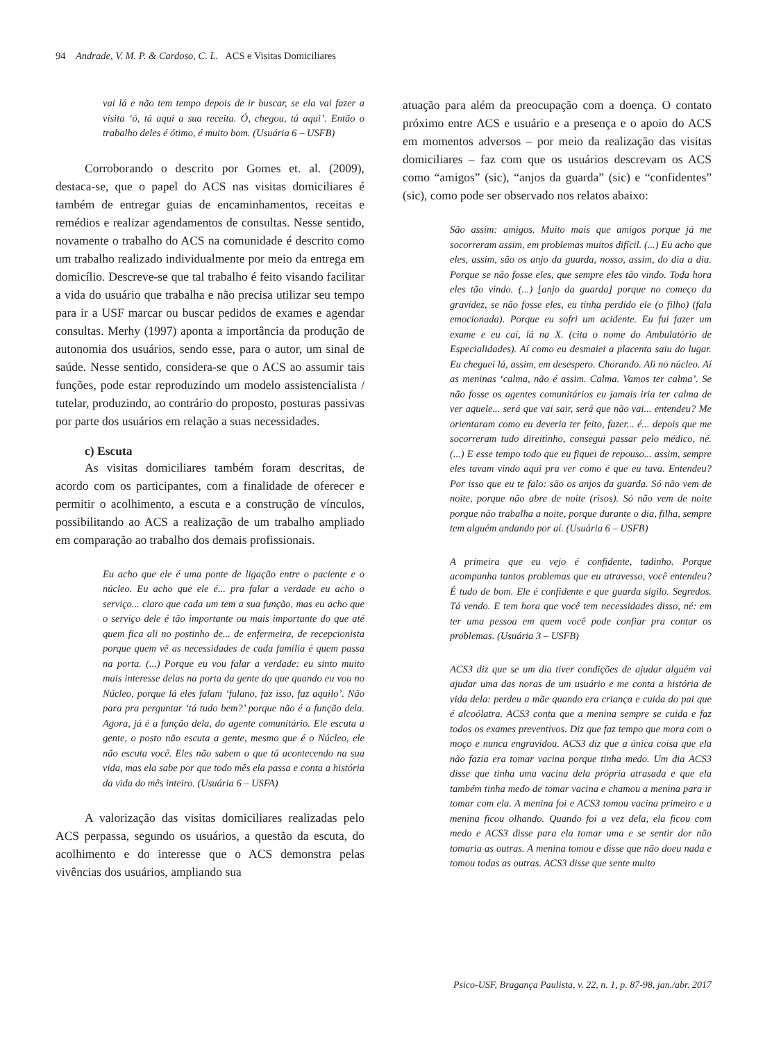94 Andrade, V. M. P. & Cardoso, C. L. ACS e Visitas Domiciliares
vai lá e não tem tempo depois de ir buscar, se ela vai fazer a visita ‘ó, tá aqui a sua receita. Ó, chegou, tá aqui’. Então o trabalho deles é ótimo, é muito bom. (Usuária 6 – USFB)
Corroborando o descrito por Gomes et. al. (2009), destaca-se, que o papel do ACS nas visitas domiciliares é também de entregar guias de encaminhamentos, receitas e remédios e realizar agendamentos de consultas. Nesse sentido, novamente o trabalho do ACS na comunidade é descrito como um trabalho realizado individualmente por meio da entrega em domicílio. Descreve-se que tal trabalho é feito visando facilitar a vida do usuário que trabalha e não precisa utilizar seu tempo para ir a USF marcar ou buscar pedidos de exames e agendar consultas. Merhy (1997) aponta a importância da produção de autonomia dos usuários, sendo esse, para o autor, um sinal de saúde. Nesse sentido, considera-se que o ACS ao assumir tais funções, pode estar reproduzindo um modelo assistencialista / tutelar, produzindo, ao contrário do proposto, posturas passivas por parte dos usuários em relação a suas necessidades.
c) Escuta
As visitas domiciliares também foram descritas, de acordo com os participantes, com a finalidade de oferecer e permitir o acolhimento, a escuta e a construção de vínculos, possibilitando ao ACS a realização de um trabalho ampliado em comparação ao trabalho dos demais profissionais.
Eu acho que ele é uma ponte de ligação entre o paciente e o núcleo. Eu acho que ele é... pra falar a verdade eu acho o serviço... claro que cada um tem a sua função, mas eu acho que o serviço dele é tão importante ou mais importante do que até quem fica ali no postinho de... de enfermeira, de recepcionista porque quem vê as necessidades de cada família é quem passa na porta. (...) Porque eu vou falar a verdade: eu sinto muito mais interesse delas na porta da gente do que quando eu vou no Núcleo, porque lá eles falam ‘fulano, faz isso, faz aquilo’. Não para pra perguntar ‘tá tudo bem?’ porque não é a função dela. Agora, já é a função dela, do agente comunitário. Ele escuta a gente, o posto não escuta a gente, mesmo que é o Núcleo, ele não escuta você. Eles não sabem o que tá acontecendo na sua vida, mas ela sabe por que todo mês ela passa e conta a história da vida do mês inteiro. (Usuária 6 – USFA)
A valorização das visitas domiciliares realizadas pelo ACS perpassa, segundo os usuários, a questão da escuta, do acolhimento e do interesse que o ACS demonstra pelas vivências dos usuários, ampliando sua
atuação para além da preocupação com a doença. O contato próximo entre ACS e usuário e a presença e o apoio do ACS em momentos adversos – por meio da realização das visitas domiciliares – faz com que os usuários descrevam os ACS como “amigos” (sic), “anjos da guarda” (sic) e “confidentes” (sic), como pode ser observado nos relatos abaixo:
São assim: amigos. Muito mais que amigos porque já me socorreram assim, em problemas muitos difícil. (...) Eu acho que eles, assim, são os anjo da guarda, nosso, assim, do dia a dia. Porque se não fosse eles, que sempre eles tão vindo. Toda hora eles tão vindo. (...) [anjo da guarda] porque no começo da gravidez, se não fosse eles, eu tinha perdido ele (o filho) (fala emocionada). Porque eu sofri um acidente. Eu fui fazer um exame e eu caí, lá na X. (cita o nome do Ambulatório de Especialidades). Aí como eu desmaiei a placenta saiu do lugar. Eu cheguei lá, assim, em desespero. Chorando. Ali no núcleo. Aí as meninas ‘calma, não é assim. Calma. Vamos ter calma’. Se não fosse os agentes comunitários eu jamais iria ter calma de ver aquele... será que vai sair, será que não vai... entendeu? Me orientaram como eu deveria ter feito, fazer... é... depois que me socorreram tudo direitinho, consegui passar pelo médico, né. (...) E esse tempo todo que eu fiquei de repouso... assim, sempre eles tavam vindo aqui pra ver como é que eu tava. Entendeu? Por isso que eu te falo: são os anjos da guarda. Só não vem de noite, porque não abre de noite (risos). Só não vem de noite porque não trabalha a noite, porque durante o dia, filha, sempre tem alguém andando por aí. (Usuária 6 – USFB)
A primeira que eu vejo é confidente, tadinho. Porque acompanha tantos problemas que eu atravesso, você entendeu? É tudo de bom. Ele é confidente e que guarda sigilo. Segredos. Tá vendo. E tem hora que você tem necessidades disso, né: em ter uma pessoa em quem você pode confiar pra contar os problemas. (Usuária 3 – USFB)
ACS3 diz que se um dia tiver condições de ajudar alguém vai ajudar uma das noras de um usuário e me conta a história de vida dela: perdeu a mãe quando era criança e cuida do pai que é alcoólatra. ACS3 conta que a menina sempre se cuida e faz todos os exames preventivos. Diz que faz tempo que mora com o moço e nunca engravidou. ACS3 diz que a única coisa que ela não fazia era tomar vacina porque tinha medo. Um dia ACS3 disse que tinha uma vacina dela própria atrasada e que ela também tinha medo de tomar vacina e chamou a menina para ir tomar com ela. A menina foi e ACS3 tomou vacina primeiro e a menina ficou olhando. Quando foi a vez dela, ela ficou com medo e ACS3 disse para ela tomar uma e se sentir dor não tomaria as outras. A menina tomou e disse que não doeu nada e tomou todas as outras. ACS3 disse que sente muito
Psico-USF, Bragança Paulista, v. 22, n. 1, p. 87-98, jan./abr. 2017